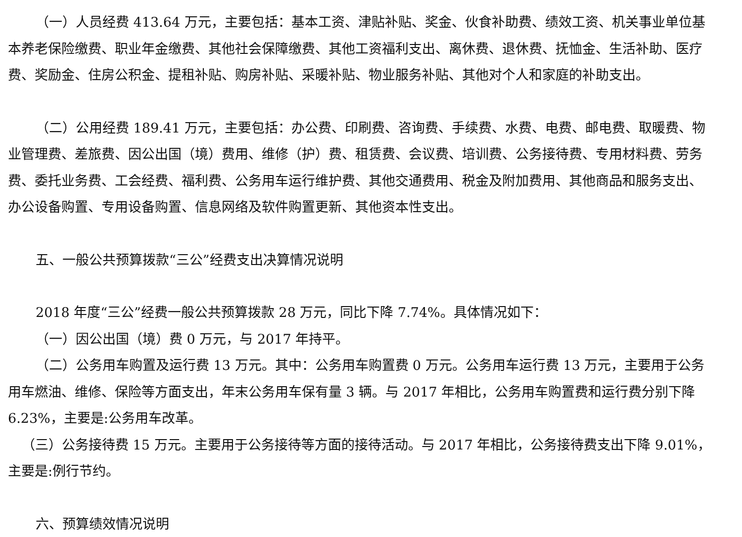（一）人员经费 413.64 万元，主要包括：基本工资、津贴补贴、奖金、伙食补助费、绩效工资、机关事业单位基本养老保险缴费、职业年金缴费、其他社会保障缴费、其他工资福利支出、离休费、退休费、抚恤金、生活补助、医疗费、奖励金、住房公积金、提租补贴、购房补贴、采暖补贴、物业服务补贴、其他对个人和家庭的补助支出。
（二）公用经费 189.41 万元，主要包括：办公费、印刷费、咨询费、手续费、水费、电费、邮电费、取暖费、物业管理费、差旅费、因公出国（境）费用、维修（护）费、租赁费、会议费、培训费、公务接待费、专用材料费、劳务费、委托业务费、工会经费、福利费、公务用车运行维护费、其他交通费用、税金及附加费用、其他商品和服务支出、办公设备购置、专用设备购置、信息网络及软件购置更新、其他资本性支出。
五、一般公共预算拨款“三公”经费支出决算情况说明
2018 年度“三公”经费一般公共预算拨款 28 万元，同比下降 7.74%。具体情况如下：
（一）因公出国（境）费 0 万元，与 2017 年持平。
（二）公务用车购置及运行费 13 万元。其中：公务用车购置费 0 万元。公务用车运行费 13 万元，主要用于公务用车燃油、维修、保险等方面支出，年末公务用车保有量 3 辆。与 2017 年相比，公务用车购置费和运行费分别下降 6.23%，主要是:公务用车改革。
（三）公务接待费 15 万元。主要用于公务接待等方面的接待活动。与 2017 年相比，公务接待费支出下降 9.01%，主要是:例行节约。
六、预算绩效情况说明